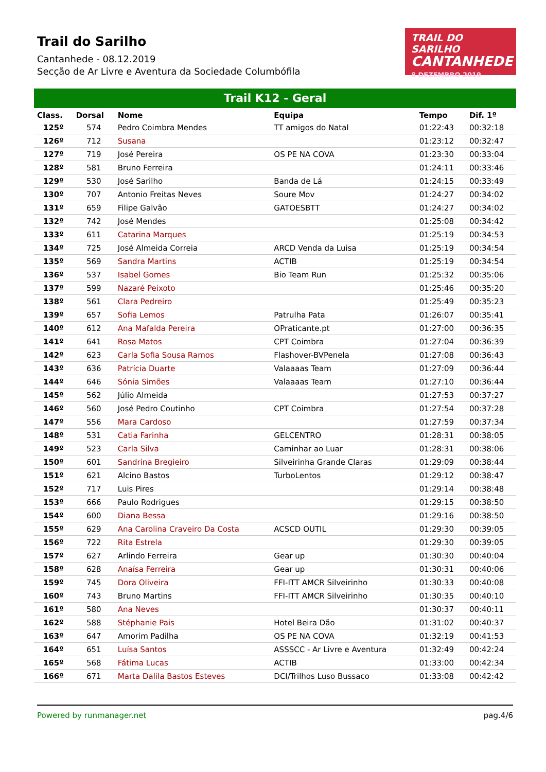Trail do Sarilho
Cantanhede - 08.12.2019
Secção de Ar Livre e Aventura da Sociedade Columbófila
TRAIL DO SARILHO
CANTANHEDE
8 DEZEMBRO 2019
Trail K12 - Geral
| Class. | Dorsal | Nome | Equipa | Tempo | Dif. 1º |
| --- | --- | --- | --- | --- | --- |
| 125º | 574 | Pedro Coimbra Mendes | TT amigos do Natal | 01:22:43 | 00:32:18 |
| 126º | 712 | Susana | | 01:23:12 | 00:32:47 |
| 127º | 719 | José Pereira | OS PE NA COVA | 01:23:30 | 00:33:04 |
| 128º | 581 | Bruno Ferreira | | 01:24:11 | 00:33:46 |
| 129º | 530 | José Sarilho | Banda de Lá | 01:24:15 | 00:33:49 |
| 130º | 707 | Antonio Freitas Neves | Soure Mov | 01:24:27 | 00:34:02 |
| 131º | 659 | Filipe Galvão | GATOESBTT | 01:24:27 | 00:34:02 |
| 132º | 742 | José Mendes | | 01:25:08 | 00:34:42 |
| 133º | 611 | Catarina Marques | | 01:25:19 | 00:34:53 |
| 134º | 725 | José Almeida Correia | ARCD Venda da Luisa | 01:25:19 | 00:34:54 |
| 135º | 569 | Sandra Martins | ACTIB | 01:25:19 | 00:34:54 |
| 136º | 537 | Isabel Gomes | Bio Team Run | 01:25:32 | 00:35:06 |
| 137º | 599 | Nazaré Peixoto | | 01:25:46 | 00:35:20 |
| 138º | 561 | Clara Pedreiro | | 01:25:49 | 00:35:23 |
| 139º | 657 | Sofia Lemos | Patrulha Pata | 01:26:07 | 00:35:41 |
| 140º | 612 | Ana Mafalda Pereira | OPraticante.pt | 01:27:00 | 00:36:35 |
| 141º | 641 | Rosa Matos | CPT Coimbra | 01:27:04 | 00:36:39 |
| 142º | 623 | Carla Sofia Sousa Ramos | Flashover-BVPenela | 01:27:08 | 00:36:43 |
| 143º | 636 | Patrícia Duarte | Valaaaas Team | 01:27:09 | 00:36:44 |
| 144º | 646 | Sónia Simões | Valaaaas Team | 01:27:10 | 00:36:44 |
| 145º | 562 | Júlio Almeida | | 01:27:53 | 00:37:27 |
| 146º | 560 | José Pedro Coutinho | CPT Coimbra | 01:27:54 | 00:37:28 |
| 147º | 556 | Mara Cardoso | | 01:27:59 | 00:37:34 |
| 148º | 531 | Catia Farinha | GELCENTRO | 01:28:31 | 00:38:05 |
| 149º | 523 | Carla Silva | Caminhar ao Luar | 01:28:31 | 00:38:06 |
| 150º | 601 | Sandrina Bregieiro | Silveirinha Grande Claras | 01:29:09 | 00:38:44 |
| 151º | 621 | Alcino Bastos | TurboLentos | 01:29:12 | 00:38:47 |
| 152º | 717 | Luis Pires | | 01:29:14 | 00:38:48 |
| 153º | 666 | Paulo Rodrigues | | 01:29:15 | 00:38:50 |
| 154º | 600 | Diana Bessa | | 01:29:16 | 00:38:50 |
| 155º | 629 | Ana Carolina Craveiro Da Costa | ACSCD OUTIL | 01:29:30 | 00:39:05 |
| 156º | 722 | Rita Estrela | | 01:29:30 | 00:39:05 |
| 157º | 627 | Arlindo Ferreira | Gear up | 01:30:30 | 00:40:04 |
| 158º | 628 | Anaísa Ferreira | Gear up | 01:30:31 | 00:40:06 |
| 159º | 745 | Dora Oliveira | FFI-ITT AMCR Silveirinho | 01:30:33 | 00:40:08 |
| 160º | 743 | Bruno Martins | FFI-ITT AMCR Silveirinho | 01:30:35 | 00:40:10 |
| 161º | 580 | Ana Neves | | 01:30:37 | 00:40:11 |
| 162º | 588 | Stéphanie Pais | Hotel Beira Dão | 01:31:02 | 00:40:37 |
| 163º | 647 | Amorim Padilha | OS PE NA COVA | 01:32:19 | 00:41:53 |
| 164º | 651 | Luísa Santos | ASSSCC - Ar Livre e Aventura | 01:32:49 | 00:42:24 |
| 165º | 568 | Fátima Lucas | ACTIB | 01:33:00 | 00:42:34 |
| 166º | 671 | Marta Dalila Bastos Esteves | DCI/Trilhos Luso Bussaco | 01:33:08 | 00:42:42 |
Powered by runmanager.net pag.4/6